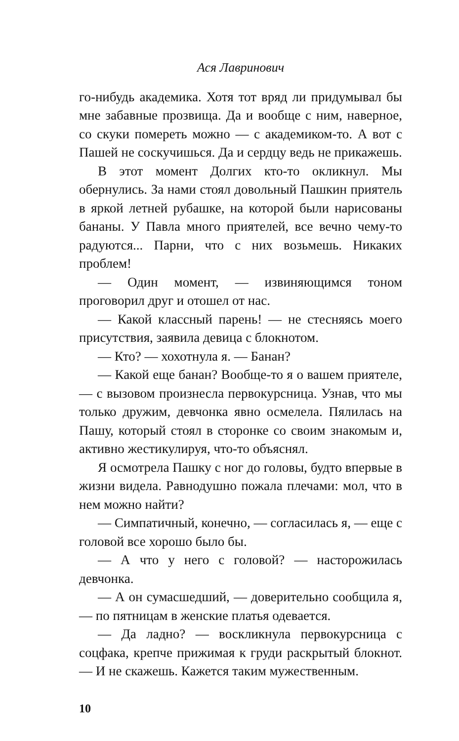Ася Лавринович
го-нибудь академика. Хотя тот вряд ли придумывал бы мне забавные прозвища. Да и вообще с ним, наверное, со скуки помереть можно — с академиком-то. А вот с Пашей не соскучишься. Да и сердцу ведь не прикажешь.
В этот момент Долгих кто-то окликнул. Мы обернулись. За нами стоял довольный Пашкин приятель в яркой летней рубашке, на которой были нарисованы бананы. У Павла много приятелей, все вечно чему-то радуются... Парни, что с них возьмешь. Никаких проблем!
— Один момент, — извиняющимся тоном проговорил друг и отошел от нас.
— Какой классный парень! — не стесняясь моего присутствия, заявила девица с блокнотом.
— Кто? — хохотнула я. — Банан?
— Какой еще банан? Вообще-то я о вашем приятеле, — с вызовом произнесла первокурсница. Узнав, что мы только дружим, девчонка явно осмелела. Пялилась на Пашу, который стоял в сторонке со своим знакомым и, активно жестикулируя, что-то объяснял.
Я осмотрела Пашку с ног до головы, будто впервые в жизни видела. Равнодушно пожала плечами: мол, что в нем можно найти?
— Симпатичный, конечно, — согласилась я, — еще с головой все хорошо было бы.
— А что у него с головой? — насторожилась девчонка.
— А он сумасшедший, — доверительно сообщила я, — по пятницам в женские платья одевается.
— Да ладно? — воскликнула первокурсница с соцфака, крепче прижимая к груди раскрытый блокнот. — И не скажешь. Кажется таким мужественным.
10